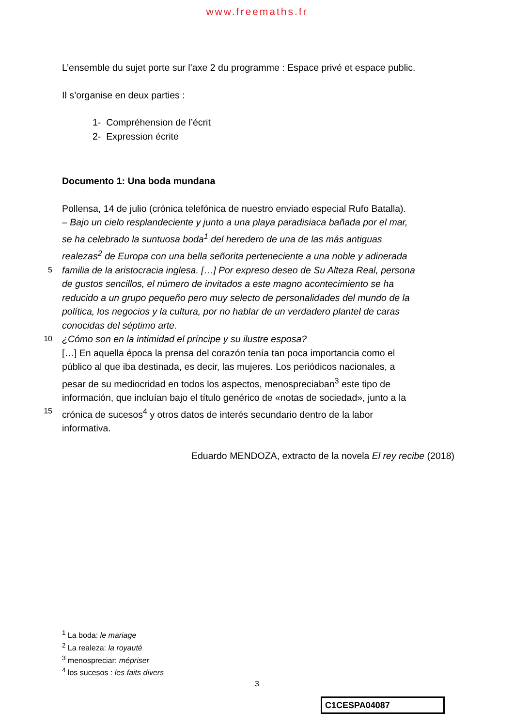www.freemaths.fr
L’ensemble du sujet porte sur l’axe 2 du programme : Espace privé et espace public.
Il s’organise en deux parties :
1- Compréhension de l’écrit
2- Expression écrite
Documento 1: Una boda mundana
Pollensa, 14 de julio (crónica telefónica de nuestro enviado especial Rufo Batalla).
– Bajo un cielo resplandeciente y junto a una playa paradisiaca bañada por el mar,
se ha celebrado la suntuosa boda<sup>1</sup> del heredero de una de las más antiguas
realezas<sup>2</sup> de Europa con una bella señorita perteneciente a una noble y adinerada
5 familia de la aristocracia inglesa. […] Por expreso deseo de Su Alteza Real, persona
de gustos sencillos, el número de invitados a este magno acontecimiento se ha
reducido a un grupo pequeño pero muy selecto de personalidades del mundo de la
política, los negocios y la cultura, por no hablar de un verdadero plantel de caras
conocidas del séptimo arte.
10 ¿Cómo son en la intimidad el príncipe y su ilustre esposa?
[…] En aquella época la prensa del corazón tenía tan poca importancia como el
público al que iba destinada, es decir, las mujeres. Los periódicos nacionales, a
pesar de su mediocridad en todos los aspectos, menospreciaban<sup>3</sup> este tipo de
información, que incluían bajo el título genérico de «notas de sociedad», junto a la
15 crónica de sucesos<sup>4</sup> y otros datos de interés secundario dentro de la labor
informativa.
Eduardo MENDOZA, extracto de la novela El rey recibe (2018)
<sup>1</sup> La boda: le mariage
<sup>2</sup> La realeza: la royauté
<sup>3</sup> menospreciar: mépriser
<sup>4</sup> los sucesos : les faits divers
3
C1CESPA04087